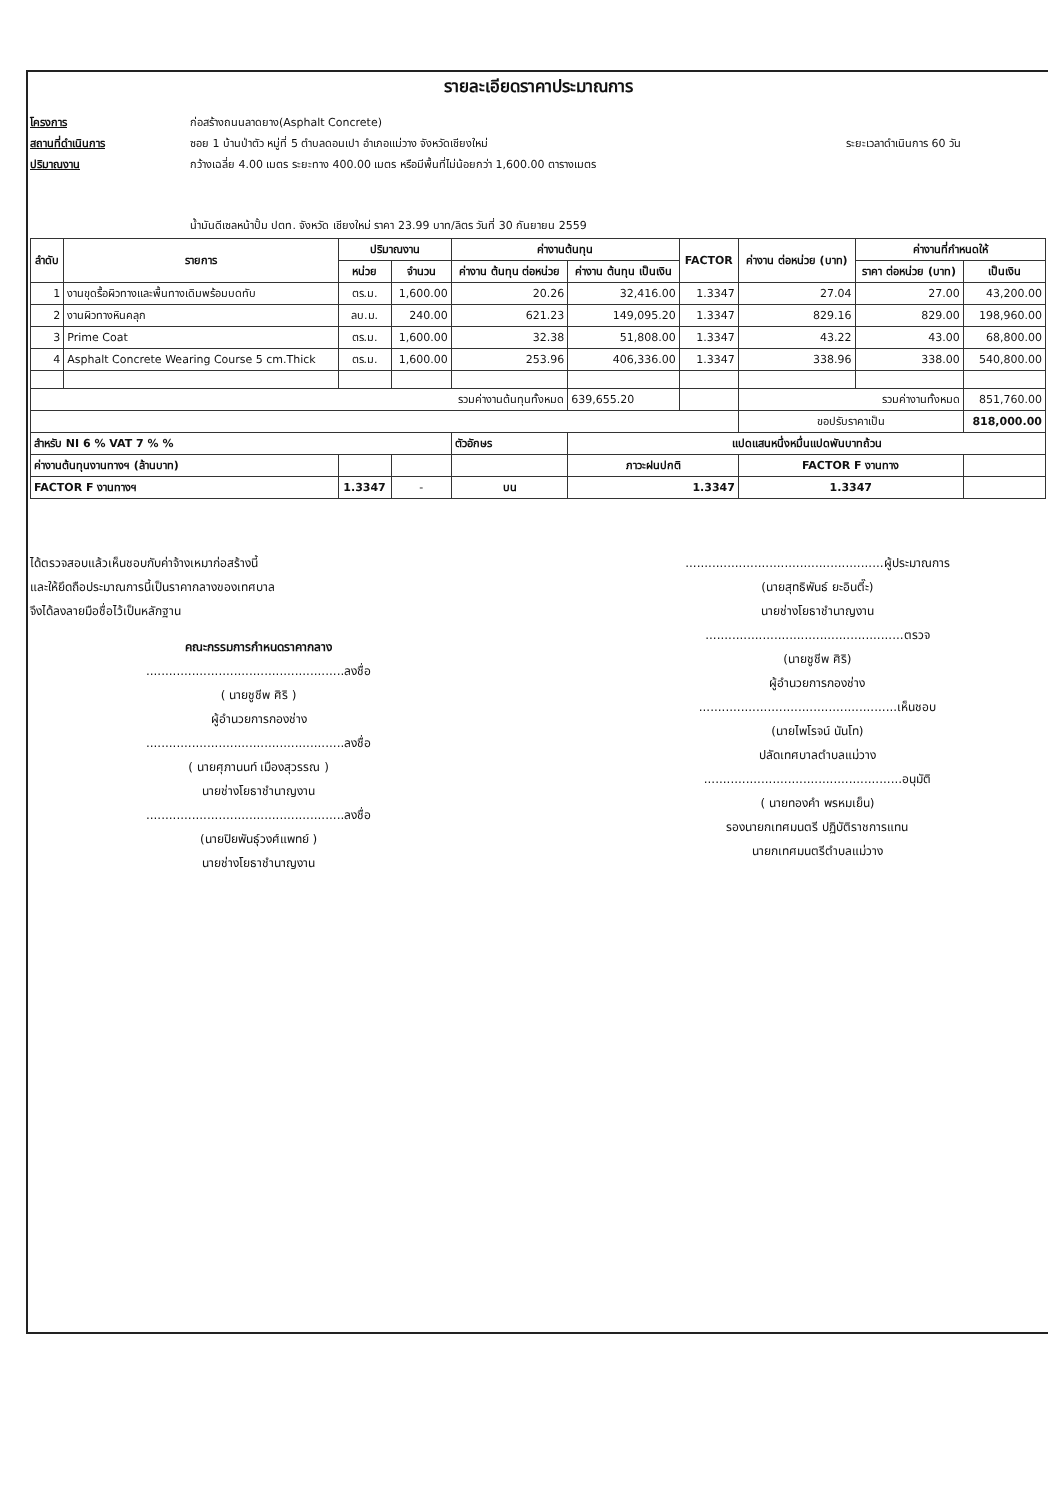รายละเอียดราคาประมาณการ
โครงการ ก่อสร้างถนนลาดยาง(Asphalt Concrete) สถานที่ดำเนินการ ซอย 1 บ้านป่าตัว หมู่ที่ 5 ตำบลดอนเปา อำเภอแม่วาง จังหวัดเชียงใหม่ ระยะเวลาดำเนินการ 60 วัน ปริมาณงาน กว้างเฉลี่ย 4.00 เมตร ระยะทาง 400.00 เมตร หรือมีพื้นที่ไม่น้อยกว่า 1,600.00 ตารางเมตร
น้ำมันดีเซลหน้าปั้ม ปตท. จังหวัด เชียงใหม่ ราคา 23.99 บาท/ลิตร วันที่ 30 กันยายน 2559
| ลำดับ | รายการ | ปริมาณงาน | | ค่างานต้นทุน | | FACTOR | ค่างาน ต่อหน่วย (บาท) | ค่างานที่กำหนดให้ | |
| --- | --- | --- | --- | --- | --- | --- | --- | --- | --- |
| | | หน่วย | จำนวน | ค่างาน ต้นทุน ต่อหน่วย | ค่างาน ต้นทุน เป็นเงิน | | | ราคา ต่อหน่วย (บาท) | เป็นเงิน |
| 1 | งานขุดรื้อผิวทางและพื้นทางเดิมพร้อมบดทับ | ตร.ม. | 1,600.00 | 20.26 | 32,416.00 | 1.3347 | 27.04 | 27.00 | 43,200.00 |
| 2 | งานผิวทางหินคลุก | ลบ.ม. | 240.00 | 621.23 | 149,095.20 | 1.3347 | 829.16 | 829.00 | 198,960.00 |
| 3 | Prime Coat | ตร.ม. | 1,600.00 | 32.38 | 51,808.00 | 1.3347 | 43.22 | 43.00 | 68,800.00 |
| 4 | Asphalt Concrete Wearing Course 5 cm.Thick | ตร.ม. | 1,600.00 | 253.96 | 406,336.00 | 1.3347 | 338.96 | 338.00 | 540,800.00 |
| รวมค่างานต้นทุนทั้งหมด | | | | | 639,655.20 | | รวมค่างานทั้งหมด | | 851,760.00 |
| | | | | | | | ขอปรับราคาเป็น | | 818,000.00 |
| สำหรับ NI 6 % VAT 7 % % | | | | ตัวอักษร | แปดแสนหนึ่งหมื่นแปดพันบาทถ้วน | | | | |
| ค่างานต้นทุนงานทางฯ (ล้านบาท) | | | | | ภาวะฝนปกติ | | FACTOR F งานทาง | | |
| FACTOR F งานทางฯ | | 1.3347 | - | บน | 1.3347 | | 1.3347 | | |
ได้ตรวจสอบแล้วเห็นชอบกับค่าจ้างเหมาก่อสร้างนี้
และให้ยึดถือประมาณการนี้เป็นราคากลางของเทศบาล
จึงได้ลงลายมือชื่อไว้เป็นหลักฐาน
คณะกรรมการกำหนดราคากลาง
....................................................ลงชื่อ
( นายชูชีพ ศิริ )
ผู้อำนวยการกองช่าง
....................................................ลงชื่อ
( นายศุภานนท์ เมืองสุวรรณ )
นายช่างโยธาชำนาญงาน
....................................................ลงชื่อ
(นายปิยพันธุ์วงศ์แพทย์ )
นายช่างโยธาชำนาญงาน
....................................................ผู้ประมาณการ
(นายสุทธิพันธ์ ยะอินตี๊ะ)
นายช่างโยธาชำนาญงาน
....................................................ตรวจ
(นายชูชีพ ศิริ)
ผู้อำนวยการกองช่าง
....................................................เห็นชอบ
(นายไพโรจน์ นันโท)
ปลัดเทศบาลตำบลแม่วาง
....................................................อนุมัติ
( นายทองคำ พรหมเย็น)
รองนายกเทศมนตรี ปฏิบัติราชการแทน
นายกเทศมนตรีตำบลแม่วาง